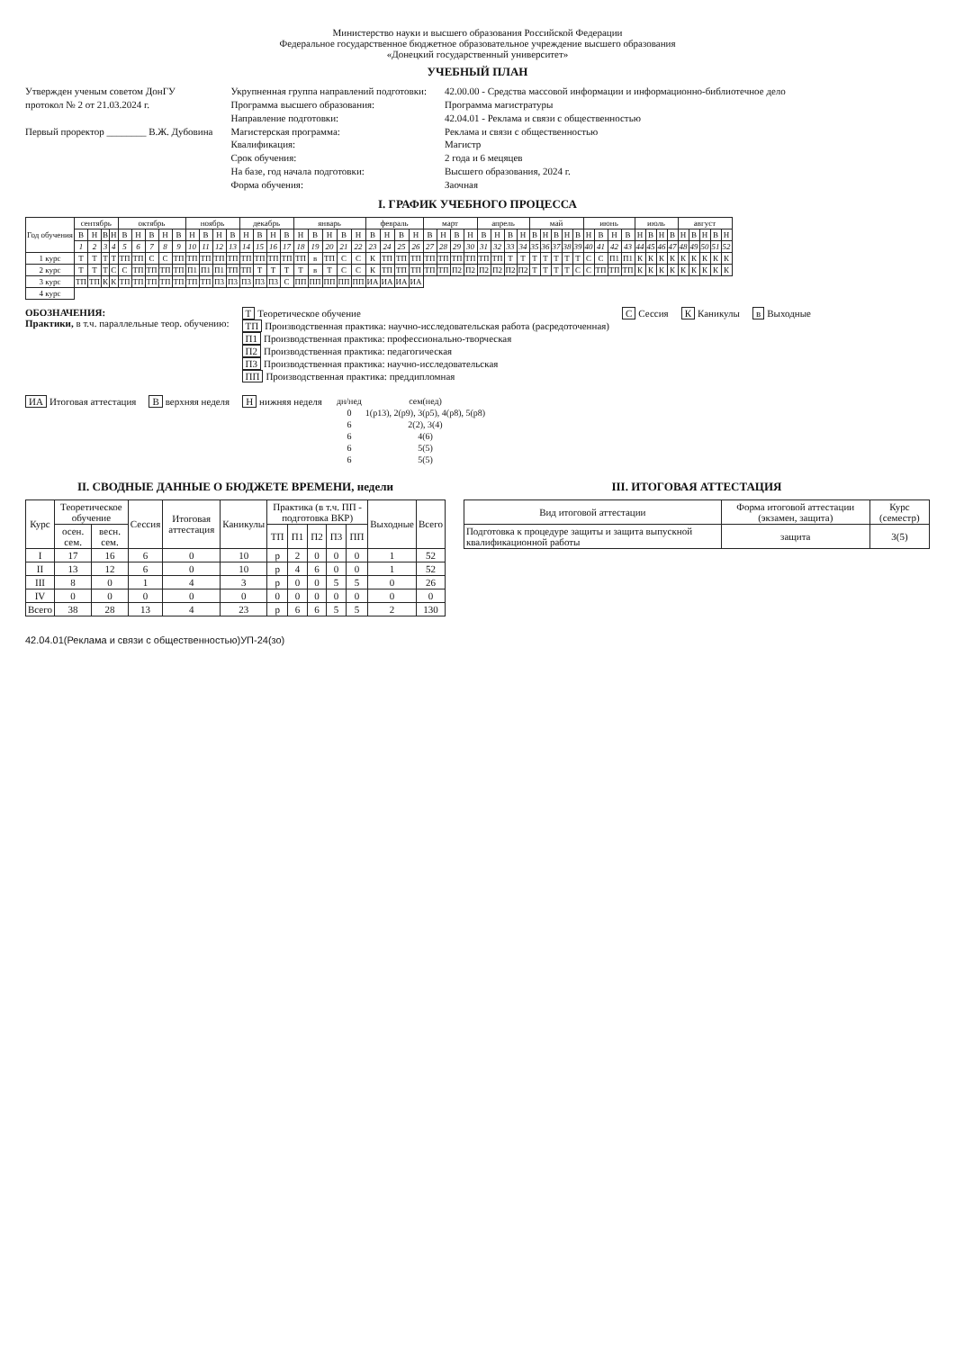Министерство науки и высшего образования Российской Федерации
Федеральное государственное бюджетное образовательное учреждение высшего образования
«Донецкий государственный университет»
УЧЕБНЫЙ ПЛАН
Утвержден ученым советом ДонГУ
протокол № 2 от 21.03.2024 г.
Первый проректор ________ В.Ж. Дубовина
Укрупненная группа направлений подготовки:
Программа высшего образования:
Направление подготовки:
Магистерская программа:
Квалификация:
Срок обучения:
На базе, год начала подготовки:
Форма обучения:
42.00.00 - Средства массовой информации и информационно-библиотечное дело
Программа магистратуры
42.04.01 - Реклама и связи с общественностью
Реклама и связи с общественностью
Магистр
2 года и 6 мецяцев
Высшего образования, 2024 г.
Заочная
I. ГРАФИК УЧЕБНОГО ПРОЦЕССА
| Год обучения | сентябрь | | | | октябрь | | | | | ноябрь | | | | декабрь | | | | январь | | | | | февраль | | | | март | | | | апрель | | | | май | | | | | июнь | | | | июль | | | | август | | | | |
| --- | --- | --- | --- | --- | --- | --- | --- | --- | --- | --- | --- | --- | --- | --- | --- | --- | --- | --- | --- | --- | --- | --- | --- | --- | --- | --- | --- | --- | --- | --- | --- | --- | --- | --- | --- | --- | --- | --- | --- | --- | --- | --- | --- | --- | --- | --- | --- | --- | --- | --- | --- | --- |
| | В | Н | В | Н | В | Н | В | Н | В | Н | В | Н | В | Н | В | Н | В | Н | В | Н | В | Н | В | Н | В | Н | В | Н | В | Н | В | Н | В | Н | В | Н | В | Н | В | Н | В | Н | В | Н | В | Н | В | Н | В | Н | В | Н |
| | 1 | 2 | 3 | 4 | 5 | 6 | 7 | 8 | 9 | 10 | 11 | 12 | 13 | 14 | 15 | 16 | 17 | 18 | 19 | 20 | 21 | 22 | 23 | 24 | 25 | 26 | 27 | 28 | 29 | 30 | 31 | 32 | 33 | 34 | 35 | 36 | 37 | 38 | 39 | 40 | 41 | 42 | 43 | 44 | 45 | 46 | 47 | 48 | 49 | 50 | 51 | 52 |
| 1 курс | Т | Т | Т | Т | ТП | ТП | С | С | ТП | ТП | ТП | ТП | ТП | ТП | ТП | ТП | ТП | ТП | в | ТП | С | С | К | ТП | ТП | ТП | ТП | ТП | ТП | ТП | ТП | ТП | Т | Т | Т | Т | Т | Т | Т | С | С | П1 | П1 | К | К | К | К | К | К | К | К | К |
| 2 курс | Т | Т | Т | С | С | ТП | ТП | ТП | ТП | П1 | П1 | П1 | ТП | ТП | Т | Т | Т | Т | в | Т | С | С | К | ТП | ТП | ТП | ТП | ТП | П2 | П2 | П2 | П2 | П2 | П2 | Т | Т | Т | Т | С | С | ТП | ТП | ТП | К | К | К | К | К | К | К | К | К |
| 3 курс | ТП | ТП | К | К | ТП | ТП | ТП | ТП | ТП | ТП | ТП | П3 | П3 | П3 | П3 | П3 | С | ПП | ПП | ПП | ПП | ПП | ИА | ИА | ИА | ИА | | | | | | | | | | | | | | | | | | | | | | | | | | |
| 4 курс | | | | | | | | | | | | | | | | | | | | | | | | | | | | | | | | | | | | | | | | | | | | | | | | | | | | |
ОБОЗНАЧЕНИЯ:
Практики, в т.ч. параллельные теор. обучению:
Т Теоретическое обучение
ТП Производственная практика: научно-исследовательская работа (расредоточенная)
П1 Производственная практика: профессионально-творческая
П2 Производственная практика: педагогическая
П3 Производственная практика: научно-исследовательская
ПП Производственная практика: преддипломная
С Сессия
К Каникулы
в Выходные
ИА Итоговая аттестация
Вверхняя неделя
Ннижняя неделя
| дн/нед | сем(нед) |
| 0 | 1(р13), 2(р9), 3(р5), 4(р8), 5(р8) |
| 6 | 2(2), 3(4) |
| 6 | 4(6) |
| 6 | 5(5) |
| 6 | 5(5) |
II. СВОДНЫЕ ДАННЫЕ О БЮДЖЕТЕ ВРЕМЕНИ, недели
| Курс | Теоретическое обучение | | Сессия | Итоговая аттестация | Каникулы | Практика (в т.ч. ПП - подготовка ВКР) | | | | | Выходные | Всего |
| --- | --- | --- | --- | --- | --- | --- | --- | --- | --- | --- | --- | --- |
| | осен. сем. | весн. сем. | | | | ТП | П1 | П2 | П3 | ПП | | |
| I | 17 | 16 | 6 | 0 | 10 | р | 2 | 0 | 0 | 0 | 1 | 52 |
| II | 13 | 12 | 6 | 0 | 10 | р | 4 | 6 | 0 | 0 | 1 | 52 |
| III | 8 | 0 | 1 | 4 | 3 | р | 0 | 0 | 5 | 5 | 0 | 26 |
| IV | 0 | 0 | 0 | 0 | 0 | 0 | 0 | 0 | 0 | 0 | 0 | 0 |
| Всего | 38 | 28 | 13 | 4 | 23 | р | 6 | 6 | 5 | 5 | 2 | 130 |
III. ИТОГОВАЯ АТТЕСТАЦИЯ
| Вид итоговой аттестации | Форма итоговой аттестации (экзамен, защита) | Курс (семестр) |
| --- | --- | --- |
| Подготовка к процедуре защиты и защита выпускной квалификационной работы | защита | 3(5) |
42.04.01(Реклама и связи с общественностью)УП-24(зо)